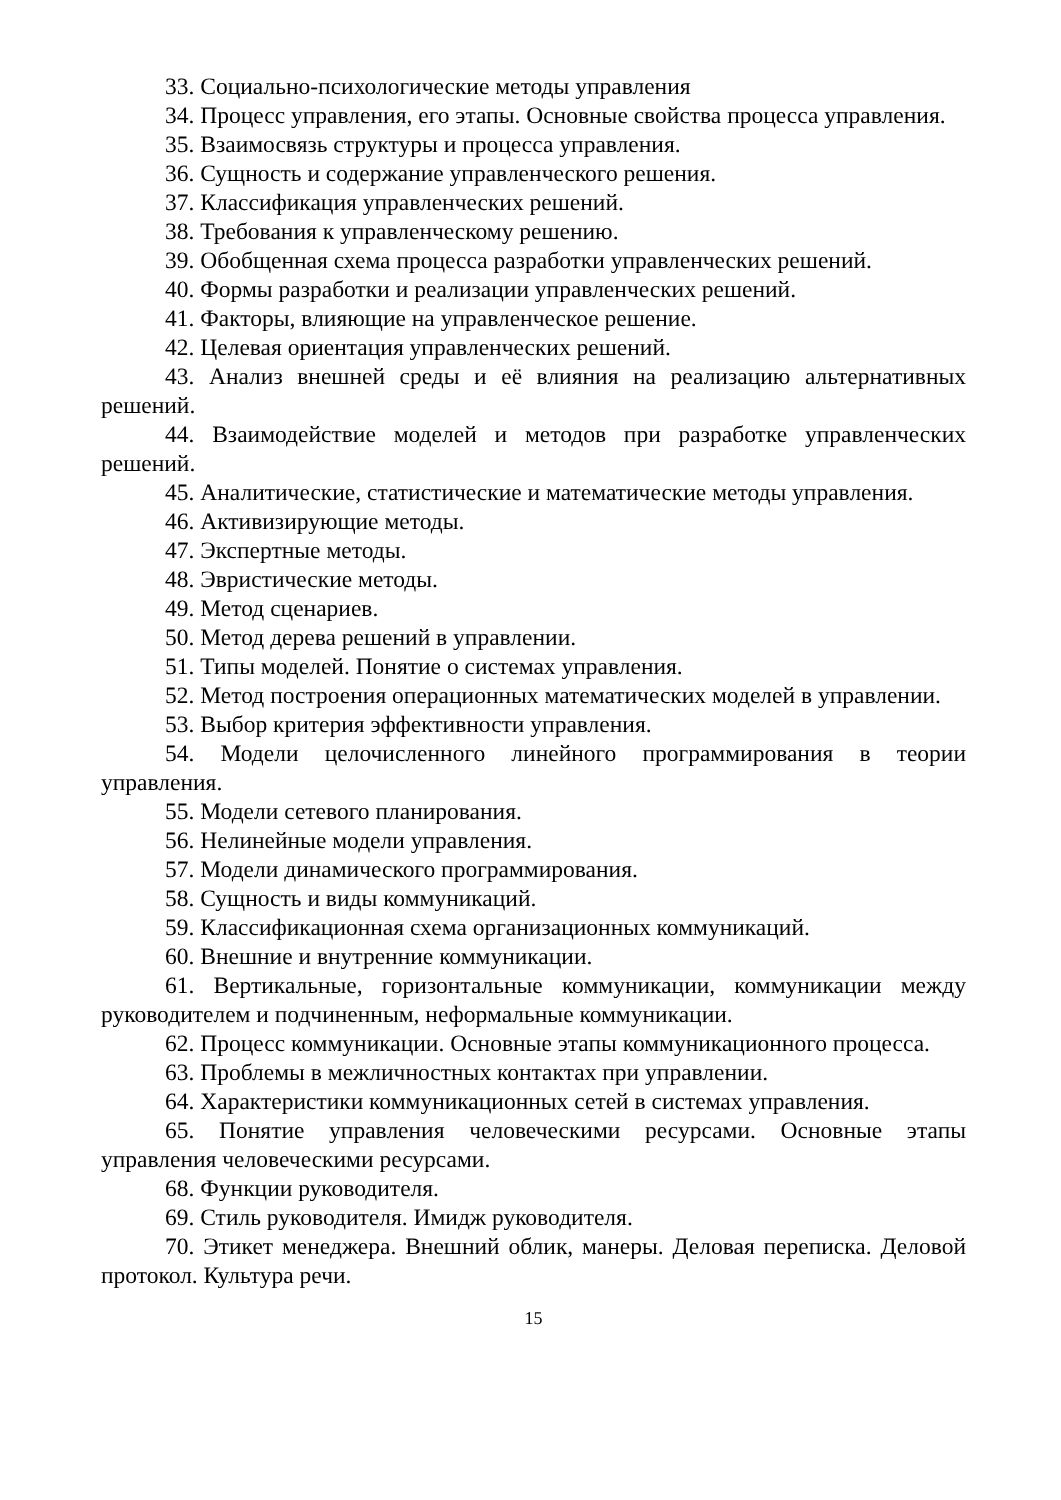33. Социально-психологические методы управления
34. Процесс управления, его этапы. Основные свойства процесса управления.
35. Взаимосвязь структуры и процесса управления.
36. Сущность и содержание управленческого решения.
37. Классификация управленческих решений.
38. Требования к управленческому решению.
39. Обобщенная схема процесса разработки управленческих решений.
40. Формы разработки и реализации управленческих решений.
41. Факторы, влияющие на управленческое решение.
42. Целевая ориентация управленческих решений.
43. Анализ внешней среды и её влияния на реализацию альтернативных решений.
44. Взаимодействие моделей и методов при разработке управленческих решений.
45. Аналитические, статистические и математические методы управления.
46. Активизирующие методы.
47. Экспертные методы.
48. Эвристические методы.
49. Метод сценариев.
50. Метод дерева решений в управлении.
51. Типы моделей. Понятие о системах управления.
52. Метод построения операционных математических моделей в управлении.
53. Выбор критерия эффективности управления.
54. Модели целочисленного линейного программирования в теории управления.
55. Модели сетевого планирования.
56. Нелинейные модели управления.
57. Модели динамического программирования.
58. Сущность и виды коммуникаций.
59. Классификационная схема организационных коммуникаций.
60. Внешние и внутренние коммуникации.
61. Вертикальные, горизонтальные коммуникации, коммуникации между руководителем и подчиненным, неформальные коммуникации.
62. Процесс коммуникации. Основные этапы коммуникационного процесса.
63. Проблемы в межличностных контактах при управлении.
64. Характеристики коммуникационных сетей в системах управления.
65. Понятие управления человеческими ресурсами. Основные этапы управления человеческими ресурсами.
68. Функции руководителя.
69. Стиль руководителя. Имидж руководителя.
70. Этикет менеджера. Внешний облик, манеры. Деловая переписка. Деловой протокол. Культура речи.
15